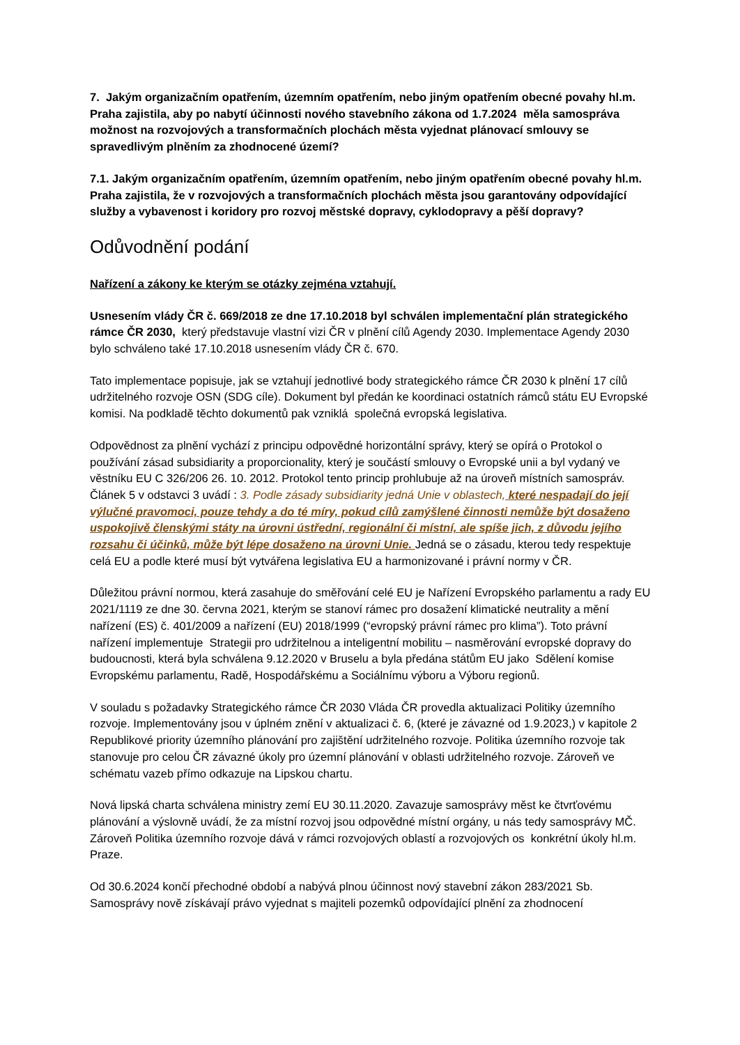7. Jakým organizačním opatřením, územním opatřením, nebo jiným opatřením obecné povahy hl.m. Praha zajistila, aby po nabytí účinnosti nového stavebního zákona od 1.7.2024 měla samospráva možnost na rozvojových a transformačních plochách města vyjednat plánovací smlouvy se spravedlivým plněním za zhodnocené území?
7.1. Jakým organizačním opatřením, územním opatřením, nebo jiným opatřením obecné povahy hl.m. Praha zajistila, že v rozvojových a transformačních plochách města jsou garantovány odpovídající služby a vybavenost i koridory pro rozvoj městské dopravy, cyklodopravy a pěší dopravy?
Odůvodnění podání
Nařízení a zákony ke kterým se otázky zejména vztahují.
Usnesením vlády ČR č. 669/2018 ze dne 17.10.2018 byl schválen implementační plán strategického rámce ČR 2030, který představuje vlastní vizi ČR v plnění cílů Agendy 2030. Implementace Agendy 2030 bylo schváleno také 17.10.2018 usnesením vlády ČR č. 670.
Tato implementace popisuje, jak se vztahují jednotlivé body strategického rámce ČR 2030 k plnění 17 cílů udržitelného rozvoje OSN (SDG cíle). Dokument byl předán ke koordinaci ostatních rámců státu EU Evropské komisi. Na podkladě těchto dokumentů pak vzniklá společná evropská legislativa.
Odpovědnost za plnění vychází z principu odpovědné horizontální správy, který se opírá o Protokol o používání zásad subsidiarity a proporcionality, který je součástí smlouvy o Evropské unii a byl vydaný ve věstníku EU C 326/206 26. 10. 2012. Protokol tento princip prohlubuje až na úroveň místních samospráv. Článek 5 v odstavci 3 uvádí : 3. Podle zásady subsidiarity jedná Unie v oblastech, které nespadají do její výlučné pravomoci, pouze tehdy a do té míry, pokud cílů zamýšlené činnosti nemůže být dosaženo uspokojivě členskými státy na úrovni ústřední, regionální či místní, ale spíše jich, z důvodu jejího rozsahu či účinků, může být lépe dosaženo na úrovni Unie. Jedná se o zásadu, kterou tedy respektuje celá EU a podle které musí být vytvářena legislativa EU a harmonizované i právní normy v ČR.
Důležitou právní normou, která zasahuje do směřování celé EU je Nařízení Evropského parlamentu a rady EU 2021/1119 ze dne 30. června 2021, kterým se stanoví rámec pro dosažení klimatické neutrality a mění nařízení (ES) č. 401/2009 a nařízení (EU) 2018/1999 (“evropský právní rámec pro klima”). Toto právní nařízení implementuje Strategii pro udržitelnou a inteligentní mobilitu – nasměrování evropské dopravy do budoucnosti, která byla schválena 9.12.2020 v Bruselu a byla předána státům EU jako Sdělení komise Evropskému parlamentu, Radě, Hospodářskému a Sociálnímu výboru a Výboru regionů.
V souladu s požadavky Strategického rámce ČR 2030 Vláda ČR provedla aktualizaci Politiky územního rozvoje. Implementovány jsou v úplném znění v aktualizaci č. 6, (které je závazné od 1.9.2023,) v kapitole 2 Republikové priority územního plánování pro zajištění udržitelného rozvoje. Politika územního rozvoje tak stanovuje pro celou ČR závazné úkoly pro územní plánování v oblasti udržitelného rozvoje. Zároveň ve schématu vazeb přímo odkazuje na Lipskou chartu.
Nová lipská charta schválena ministry zemí EU 30.11.2020. Zavazuje samosprávy měst ke čtvrťovému plánování a výslovně uvádí, že za místní rozvoj jsou odpovědné místní orgány, u nás tedy samosprávy MČ. Zároveň Politika územního rozvoje dává v rámci rozvojových oblastí a rozvojových os konkrétní úkoly hl.m. Praze.
Od 30.6.2024 končí přechodné období a nabývá plnou účinnost nový stavební zákon 283/2021 Sb. Samosprávy nově získávají právo vyjednat s majiteli pozemků odpovídající plnění za zhodnocení